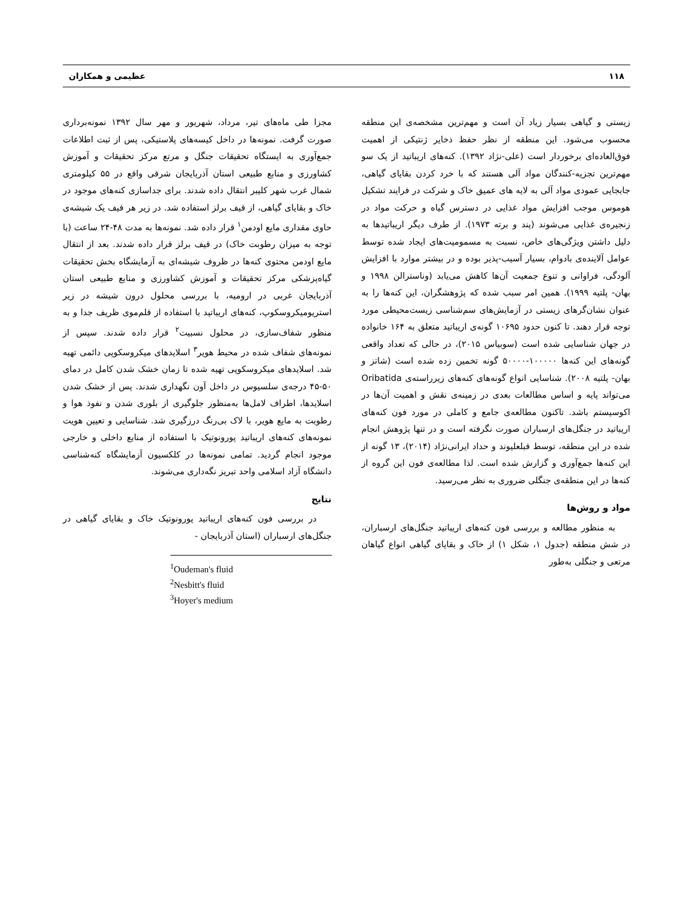۱۱۸ عظیمی و همکاران
زیستی و گیاهی بسیار زیاد آن است و مهم‌ترین مشخصه‌ی این منطقه محسوب می‌شود. این منطقه از نظر حفظ ذخایر ژنتیکی از اهمیت فوق‌العاده‌ای برخوردار است (علی-نژاد ۱۳۹۲). کنه‌های اریباتید از یک سو مهم‌ترین تجزیه-کنندگان مواد آلی هستند که با خرد کردن بقایای گیاهی، جابجایی عمودی مواد آلی به لایه های عمیق خاک و شرکت در فرایند تشکیل هوموس موجب افزایش مواد غذایی در دسترس گیاه و حرکت مواد در زنجیره‌ی غذایی می‌شوند (پند و برته ۱۹۷۳). از طرف دیگر اریباتیدها به دلیل داشتن ویژگی‌های خاص، نسبت به مسمومیت‌های ایجاد شده توسط عوامل آلاینده‌ی بادوام، بسیار آسیب-پذیر بوده و در بیشتر موارد با افزایش آلودگی، فراوانی و تنوع جمعیت آن‌ها کاهش می‌یابد (وناسترالن ۱۹۹۸ و بهان- پلتیه ۱۹۹۹). همین امر سبب شده که پژوهشگران، این کنه‌ها را به عنوان نشان‌گرهای زیستی در آزمایش‌های سم‌شناسی زیست‌محیطی مورد توجه قرار دهند. تا کنون حدود ۱۰۶۹۵ گونه‌ی اریباتید متعلق به ۱۶۴ خانواده در جهان شناسایی شده است (سوبیاس ۲۰۱۵)، در حالی که تعداد واقعی گونه‌های این کنه‌ها ۱۰۰۰۰۰-۵۰۰۰۰ گونه تخمین زده شده است (شاتز و بهان- پلتیه ۲۰۰۸). شناسایی انواع گونه‌های کنه‌های زیرراسته‌ی Oribatida می‌تواند پایه و اساس مطالعات بعدی در زمینه‌ی نقش و اهمیت آن‌ها در اکوسیستم باشد. تاکنون مطالعه‌ی جامع و کاملی در مورد فون کنه‌های اریباتید در جنگل‌های ارسباران صورت نگرفته است و در تنها پژوهش انجام شده در این منطقه، توسط قبلعلیوند و حداد ایرانی‌نژاد (۲۰۱۴)، ۱۳ گونه از این کنه‌ها جمع‌آوری و گزارش شده است. لذا مطالعه‌ی فون این گروه از کنه‌ها در این منطقه‌ی جنگلی ضروری به نظر می‌رسید.
مواد و روش‌ها
به منظور مطالعه و بررسی فون کنه‌های اریباتید جنگل‌های ارسباران، در شش منطقه (جدول ۱، شکل ۱) از خاک و بقایای گیاهی انواع گیاهان مرتعی و جنگلی به‌طور
مجزا طی ماه‌های تیر، مرداد، شهریور و مهر سال ۱۳۹۲ نمونه‌برداری صورت گرفت. نمونه‌ها در داخل کیسه‌های پلاستیکی، پس از ثبت اطلاعات جمع‌آوری به ایستگاه تحقیقات جنگل و مرتع مرکز تحقیقات و آموزش کشاورزی و منابع طبیعی استان آذربایجان شرقی واقع در ۵۵ کیلومتری شمال غرب شهر کلیبر انتقال داده شدند. برای جداسازی کنه‌های موجود در خاک و بقایای گیاهی، از قیف برلز استفاده شد. در زیر هر قیف یک شیشه‌ی حاوی مقداری مایع اودمن<sup>۱</sup> قرار داده شد. نمونه‌ها به مدت ۴۸-۲۴ ساعت (با توجه به میزان رطوبت خاک) در قیف برلز قرار داده شدند. بعد از انتقال مایع اودمن محتوی کنه‌ها در ظروف شیشه‌ای به آزمایشگاه بخش تحقیقات گیاه‌پزشکی مرکز تحقیقات و آموزش کشاورزی و منابع طبیعی استان آذربایجان غربی در ارومیه، با بررسی محلول درون شیشه در زیر استریومیکروسکوپ، کنه‌های اریباتید با استفاده از قلم‌موی ظریف جدا و به منظور شفاف‌سازی، در محلول نسبیت<sup>۲</sup> قرار داده شدند. سپس از نمونه‌های شفاف شده در محیط هویر<sup>۳</sup> اسلایدهای میکروسکوپی دائمی تهیه شد. اسلایدهای میکروسکوپی تهیه شده تا زمان خشک شدن کامل در دمای ۵۰-۴۵ درجه‌ی سلسیوس در داخل آون نگهداری شدند. پس از خشک شدن اسلایدها، اطراف لامل‌ها به‌منظور جلوگیری از بلوری شدن و نفوذ هوا و رطوبت به مایع هویر، با لاک بی‌رنگ درزگیری شد. شناسایی و تعیین هویت نمونه‌های کنه‌های اریباتید پورونوتیک با استفاده از منابع داخلی و خارجی موجود انجام گردید. تمامی نمونه‌ها در کلکسیون آزمایشگاه کنه‌شناسی دانشگاه آزاد اسلامی واحد تبریز نگه‌داری می‌شوند.
نتایج
در بررسی فون کنه‌های اریباتید پورونوتیک خاک و بقایای گیاهی در جنگل‌های ارسباران (استان آذربایجان -
<sup>1</sup> Oudeman's fluid
<sup>2</sup> Nesbitt's fluid
<sup>3</sup> Hoyer's medium